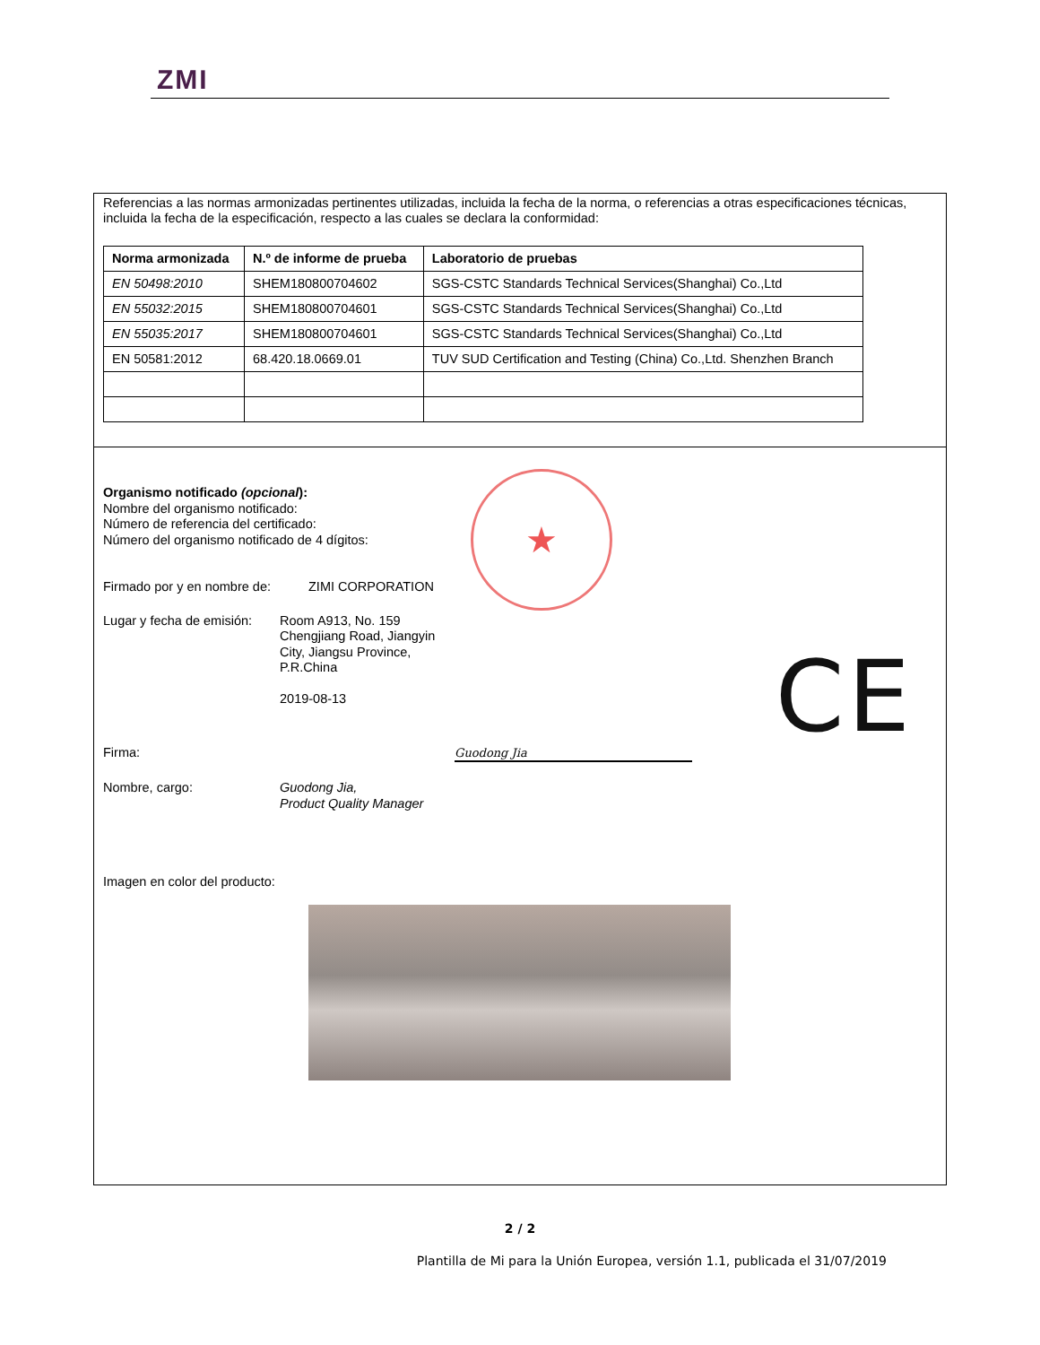ZMI
Referencias a las normas armonizadas pertinentes utilizadas, incluida la fecha de la norma, o referencias a otras especificaciones técnicas, incluida la fecha de la especificación, respecto a las cuales se declara la conformidad:
| Norma armonizada | N.º de informe de prueba | Laboratorio de pruebas |
| --- | --- | --- |
| EN 50498:2010 | SHEM180800704602 | SGS-CSTC Standards Technical Services(Shanghai) Co.,Ltd |
| EN 55032:2015 | SHEM180800704601 | SGS-CSTC Standards Technical Services(Shanghai) Co.,Ltd |
| EN 55035:2017 | SHEM180800704601 | SGS-CSTC Standards Technical Services(Shanghai) Co.,Ltd |
| EN 50581:2012 | 68.420.18.0669.01 | TUV SUD Certification and Testing (China) Co.,Ltd. Shenzhen Branch |
★
Organismo notificado (opcional):
Nombre del organismo notificado:
Número de referencia del certificado:
Número del organismo notificado de 4 dígitos:
Firmado por y en nombre de:
ZIMI CORPORATION
Lugar y fecha de emisión:
Room A913, No. 159
Chengjiang Road, Jiangyin
City, Jiangsu Province,
P.R.China
2019-08-13
Firma: Guodong Jia
Nombre, cargo: Guodong Jia,
Product Quality Manager
Imagen en color del producto:
CE
2 / 2
Plantilla de Mi para la Unión Europea, versión 1.1, publicada el 31/07/2019